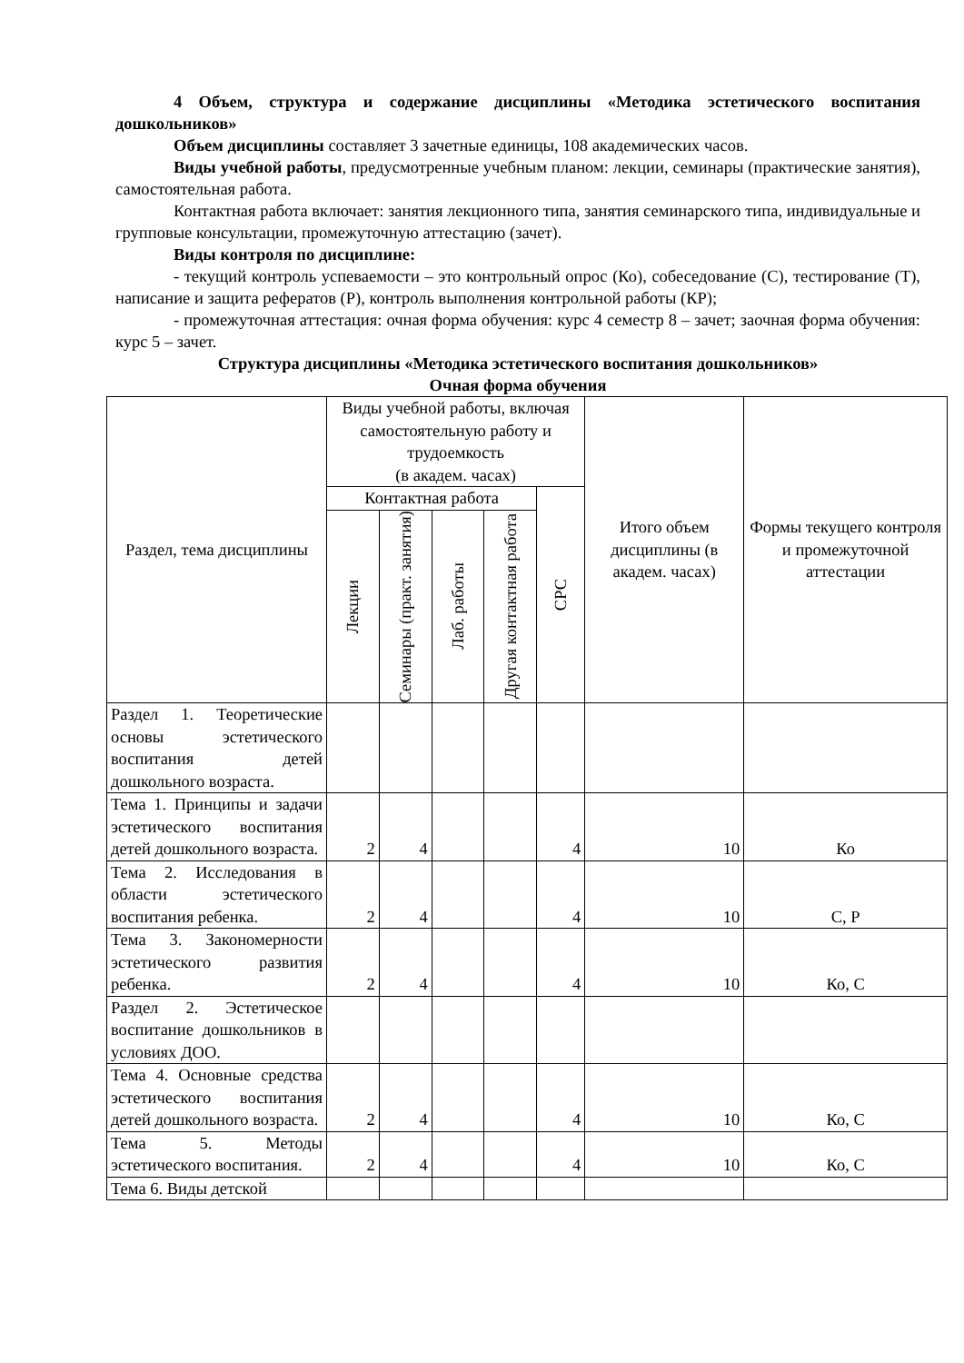4 Объем, структура и содержание дисциплины «Методика эстетического воспитания дошкольников»
Объем дисциплины составляет 3 зачетные единицы, 108 академических часов.
Виды учебной работы, предусмотренные учебным планом: лекции, семинары (практические занятия), самостоятельная работа.
Контактная работа включает: занятия лекционного типа, занятия семинарского типа, индивидуальные и групповые консультации, промежуточную аттестацию (зачет).
Виды контроля по дисциплине:
- текущий контроль успеваемости – это контрольный опрос (Ко), собеседование (С), тестирование (Т), написание и защита рефератов (Р), контроль выполнения контрольной работы (КР);
- промежуточная аттестация: очная форма обучения: курс 4 семестр 8 – зачет; заочная форма обучения: курс 5 – зачет.
Структура дисциплины «Методика эстетического воспитания дошкольников»
Очная форма обучения
| Раздел, тема дисциплины | Виды учебной работы, включая самостоятельную работу и трудоемкость (в академ. часах) | | | | | Итого объем дисциплины (в академ. часах) | Формы текущего контроля и промежуточной аттестации |
| --- | --- | --- | --- | --- | --- | --- | --- |
| | Контактная работа | | | | СРС | | |
| | Лекции | Семинары (практ. занятия) | Лаб. работы | Другая контактная работа | | | |
| Раздел 1. Теоретические основы эстетического воспитания детей дошкольного возраста. | | | | | | | |
| Тема 1. Принципы и задачи эстетического воспитания детей дошкольного возраста. | 2 | 4 | | | 4 | 10 | Ко |
| Тема 2. Исследования в области эстетического воспитания ребенка. | 2 | 4 | | | 4 | 10 | С, Р |
| Тема 3. Закономерности эстетического развития ребенка. | 2 | 4 | | | 4 | 10 | Ко, С |
| Раздел 2. Эстетическое воспитание дошкольников в условиях ДОО. | | | | | | | |
| Тема 4. Основные средства эстетического воспитания детей дошкольного возраста. | 2 | 4 | | | 4 | 10 | Ко, С |
| Тема 5. Методы эстетического воспитания. | 2 | 4 | | | 4 | 10 | Ко, С |
| Тема 6. Виды детской | | | | | | | |